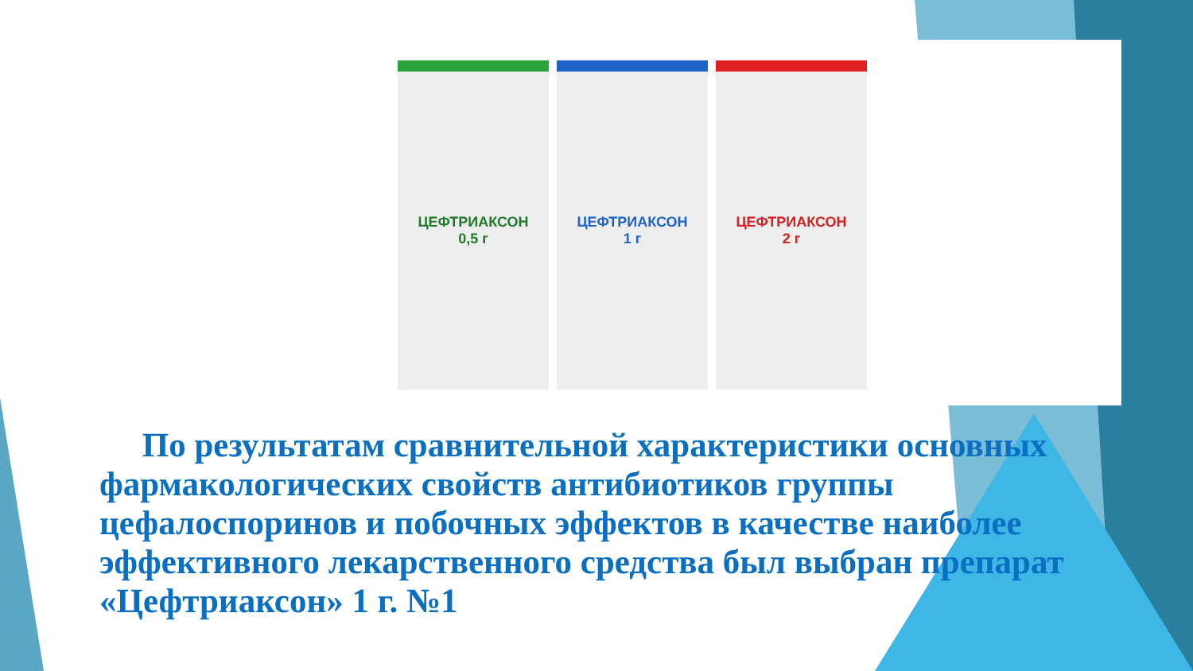ЦЕФТРИАКСОН
0,5 г
ЦЕФТРИАКСОН
1 г
ЦЕФТРИАКСОН
2 г
По результатам сравнительной характеристики основных фармакологических свойств антибиотиков группы цефалоспоринов и побочных эффектов в качестве наиболее эффективного лекарственного средства был выбран препарат «Цефтриаксон» 1 г. №1